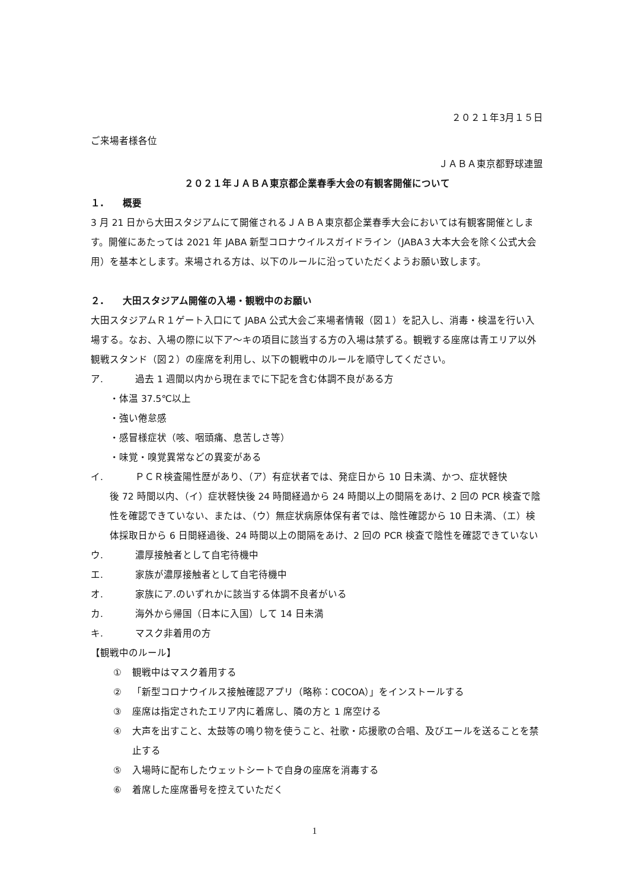２０２１年3月１５日
ご来場者様各位
ＪＡＢＡ東京都野球連盟
２０２１年ＪＡＢＡ東京都企業春季大会の有観客開催について
１.　　概要
3 月 21 日から大田スタジアムにて開催されるＪＡＢＡ東京都企業春季大会においては有観客開催とします。開催にあたっては 2021 年 JABA 新型コロナウイルスガイドライン（JABA３大本大会を除く公式大会用）を基本とします。来場される方は、以下のルールに沿っていただくようお願い致します。
２.　　大田スタジアム開催の入場・観戦中のお願い
大田スタジアムＲ１ゲート入口にて JABA 公式大会ご来場者情報（図１）を記入し、消毒・検温を行い入場する。なお、入場の際に以下ア～キの項目に該当する方の入場は禁ずる。観戦する座席は青エリア以外観戦スタンド（図２）の座席を利用し、以下の観戦中のルールを順守してください。
ア. 過去 1 週間以内から現在までに下記を含む体調不良がある方
・体温 37.5℃以上
・強い倦怠感
・感冒様症状（咳、咽頭痛、息苦しさ等）
・味覚・嗅覚異常などの異変がある
イ. ＰＣＲ検査陽性歴があり、（ア）有症状者では、発症日から 10 日未満、かつ、症状軽快
後 72 時間以内、（イ）症状軽快後 24 時間経過から 24 時間以上の間隔をあけ、2 回の PCR 検査で陰性を確認できていない、または、（ウ）無症状病原体保有者では、陰性確認から 10 日未満、（エ）検体採取日から 6 日間経過後、24 時間以上の間隔をあけ、2 回の PCR 検査で陰性を確認できていない
ウ. 濃厚接触者として自宅待機中
エ. 家族が濃厚接触者として自宅待機中
オ. 家族にア.のいずれかに該当する体調不良者がいる
カ. 海外から帰国（日本に入国）して 14 日未満
キ. マスク非着用の方
【観戦中のルール】
① 観戦中はマスク着用する
② 「新型コロナウイルス接触確認アプリ（略称：COCOA）」をインストールする
③ 座席は指定されたエリア内に着席し、隣の方と 1 席空ける
④ 大声を出すこと、太鼓等の鳴り物を使うこと、社歌・応援歌の合唱、及びエールを送ることを禁止する
⑤ 入場時に配布したウェットシートで自身の座席を消毒する
⑥ 着席した座席番号を控えていただく
1